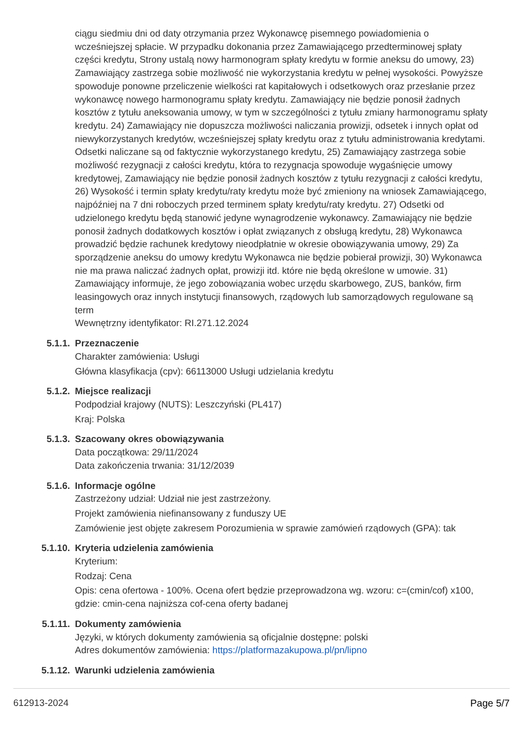ciągu siedmiu dni od daty otrzymania przez Wykonawcę pisemnego powiadomienia o wcześniejszej spłacie. W przypadku dokonania przez Zamawiającego przedterminowej spłaty części kredytu, Strony ustalą nowy harmonogram spłaty kredytu w formie aneksu do umowy, 23) Zamawiający zastrzega sobie możliwość nie wykorzystania kredytu w pełnej wysokości. Powyższe spowoduje ponowne przeliczenie wielkości rat kapitałowych i odsetkowych oraz przesłanie przez wykonawcę nowego harmonogramu spłaty kredytu. Zamawiający nie będzie ponosił żadnych kosztów z tytułu aneksowania umowy, w tym w szczególności z tytułu zmiany harmonogramu spłaty kredytu. 24) Zamawiający nie dopuszcza możliwości naliczania prowizji, odsetek i innych opłat od niewykorzystanych kredytów, wcześniejszej spłaty kredytu oraz z tytułu administrowania kredytami. Odsetki naliczane są od faktycznie wykorzystanego kredytu, 25) Zamawiający zastrzega sobie możliwość rezygnacji z całości kredytu, która to rezygnacja spowoduje wygaśnięcie umowy kredytowej, Zamawiający nie będzie ponosił żadnych kosztów z tytułu rezygnacji z całości kredytu, 26) Wysokość i termin spłaty kredytu/raty kredytu może być zmieniony na wniosek Zamawiającego, najpóźniej na 7 dni roboczych przed terminem spłaty kredytu/raty kredytu. 27) Odsetki od udzielonego kredytu będą stanowić jedyne wynagrodzenie wykonawcy. Zamawiający nie będzie ponosił żadnych dodatkowych kosztów i opłat związanych z obsługą kredytu, 28) Wykonawca prowadzić będzie rachunek kredytowy nieodpłatnie w okresie obowiązywania umowy, 29) Za sporządzenie aneksu do umowy kredytu Wykonawca nie będzie pobierał prowizji, 30) Wykonawca nie ma prawa naliczać żadnych opłat, prowizji itd. które nie będą określone w umowie. 31) Zamawiający informuje, że jego zobowiązania wobec urzędu skarbowego, ZUS, banków, firm leasingowych oraz innych instytucji finansowych, rządowych lub samorządowych regulowane są term
Wewnętrzny identyfikator: RI.271.12.2024
5.1.1.
Przeznaczenie
Charakter zamówienia: Usługi
Główna klasyfikacja (cpv): 66113000 Usługi udzielania kredytu
5.1.2.
Miejsce realizacji
Podpodział krajowy (NUTS): Leszczyński (PL417)
Kraj: Polska
5.1.3.
Szacowany okres obowiązywania
Data początkowa: 29/11/2024
Data zakończenia trwania: 31/12/2039
5.1.6.
Informacje ogólne
Zastrzeżony udział: Udział nie jest zastrzeżony.
Projekt zamówienia niefinansowany z funduszy UE
Zamówienie jest objęte zakresem Porozumienia w sprawie zamówień rządowych (GPA): tak
5.1.10.
Kryteria udzielenia zamówienia
Kryterium:
Rodzaj: Cena
Opis: cena ofertowa - 100%. Ocena ofert będzie przeprowadzona wg. wzoru: c=(cmin/cof) x100, gdzie: cmin-cena najniższa cof-cena oferty badanej
5.1.11.
Dokumenty zamówienia
Języki, w których dokumenty zamówienia są oficjalnie dostępne: polski
Adres dokumentów zamówienia: https://platformazakupowa.pl/pn/lipno
5.1.12.
Warunki udzielenia zamówienia
612913-2024 Page 5/7